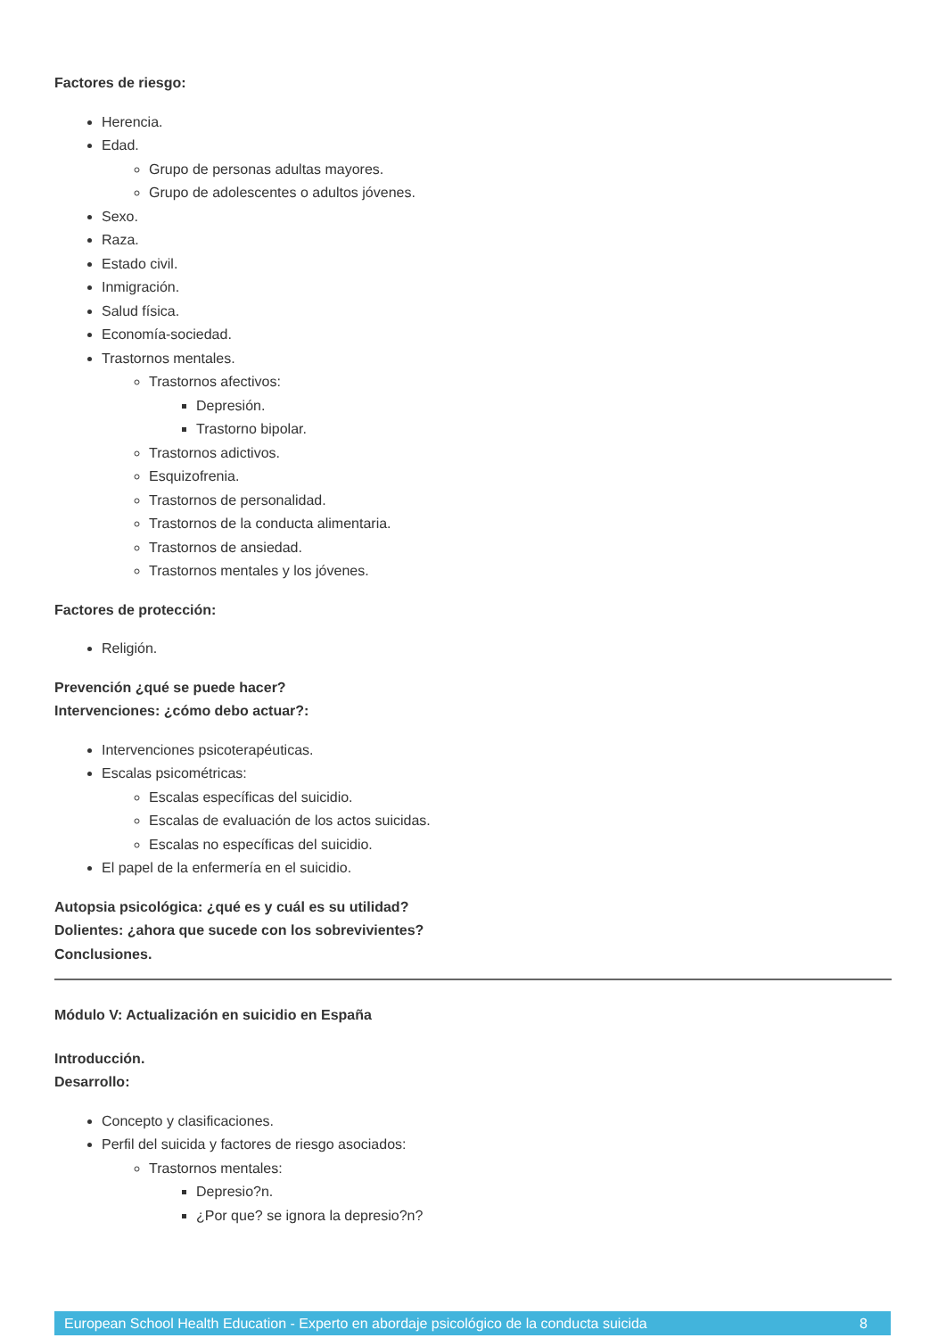Factores de riesgo:
Herencia.
Edad.
Grupo de personas adultas mayores.
Grupo de adolescentes o adultos jóvenes.
Sexo.
Raza.
Estado civil.
Inmigración.
Salud física.
Economía-sociedad.
Trastornos mentales.
Trastornos afectivos:
Depresión.
Trastorno bipolar.
Trastornos adictivos.
Esquizofrenia.
Trastornos de personalidad.
Trastornos de la conducta alimentaria.
Trastornos de ansiedad.
Trastornos mentales y los jóvenes.
Factores de protección:
Religión.
Prevención ¿qué se puede hacer?
Intervenciones: ¿cómo debo actuar?:
Intervenciones psicoterapéuticas.
Escalas psicométricas:
Escalas específicas del suicidio.
Escalas de evaluación de los actos suicidas.
Escalas no específicas del suicidio.
El papel de la enfermería en el suicidio.
Autopsia psicológica: ¿qué es y cuál es su utilidad?
Dolientes: ¿ahora que sucede con los sobrevivientes?
Conclusiones.
Módulo V: Actualización en suicidio en España
Introducción.
Desarrollo:
Concepto y clasificaciones.
Perfil del suicida y factores de riesgo asociados:
Trastornos mentales:
Depresio?n.
¿Por que? se ignora la depresio?n?
European School Health Education - Experto en abordaje psicológico de la conducta suicida 8